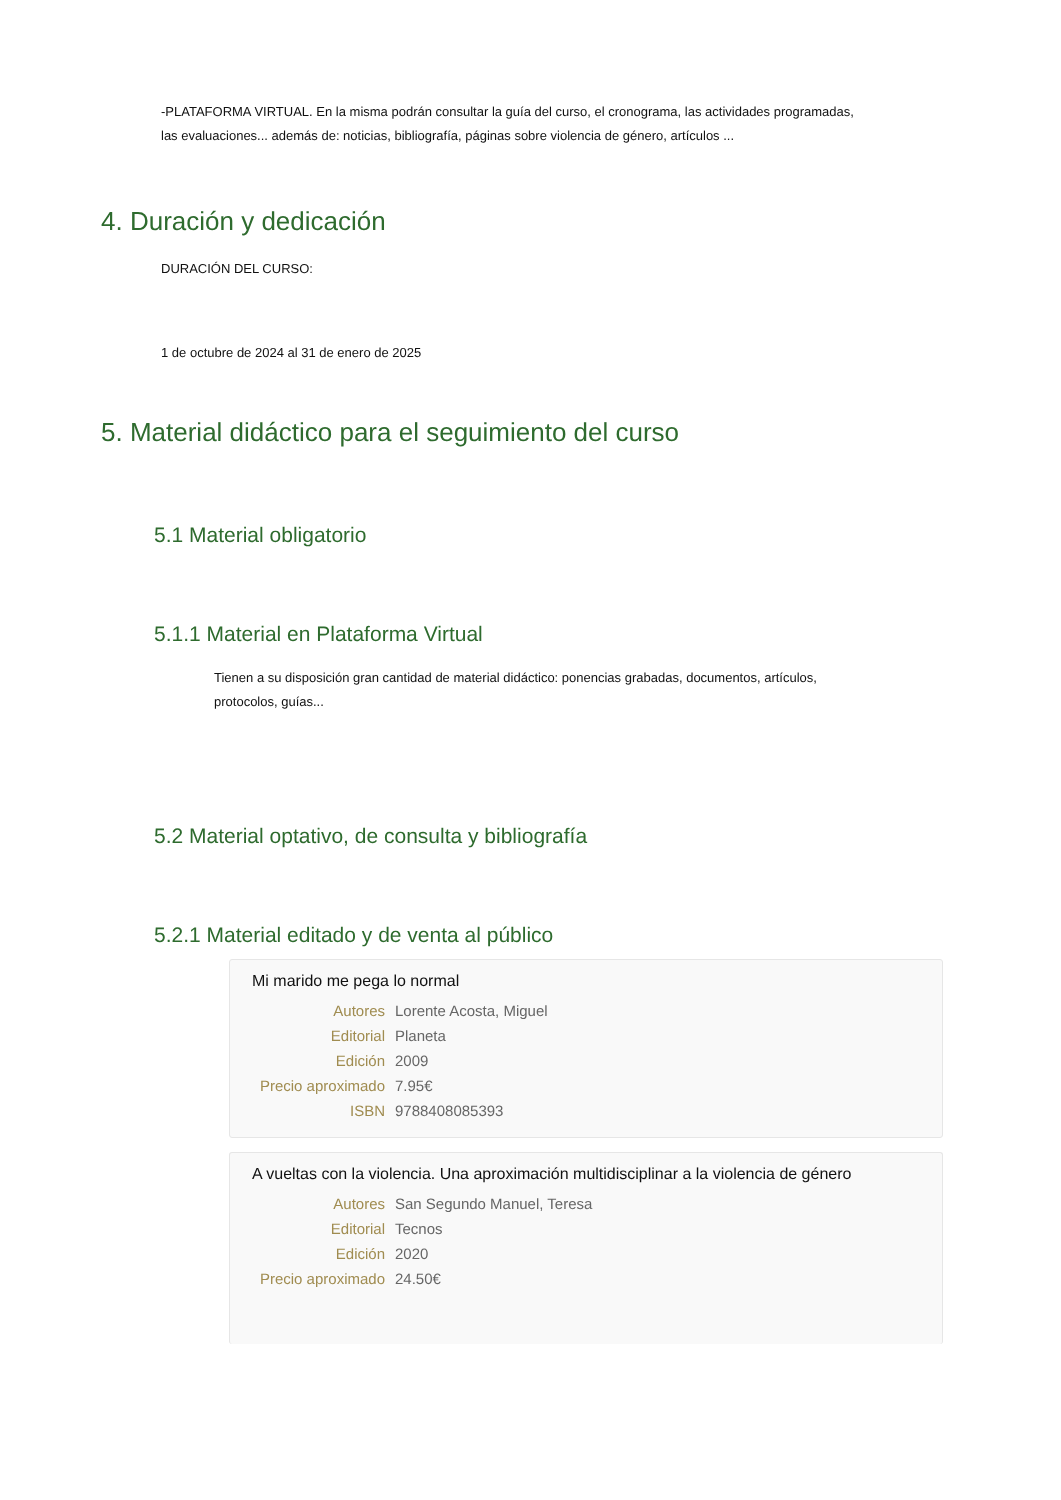-PLATAFORMA VIRTUAL. En la misma podrán consultar la guía del curso, el cronograma, las actividades programadas, las evaluaciones... además de: noticias, bibliografía, páginas sobre violencia de género, artículos ...
4. Duración y dedicación
DURACIÓN DEL CURSO:
1 de octubre de 2024 al 31 de enero de 2025
5. Material didáctico para el seguimiento del curso
5.1 Material obligatorio
5.1.1 Material en Plataforma Virtual
Tienen a su disposición gran cantidad de material didáctico: ponencias grabadas, documentos, artículos, protocolos, guías...
5.2 Material optativo, de consulta y bibliografía
5.2.1 Material editado y de venta al público
Mi marido me pega lo normal
| Autores | Lorente Acosta, Miguel |
| Editorial | Planeta |
| Edición | 2009 |
| Precio aproximado | 7.95€ |
| ISBN | 9788408085393 |
A vueltas con la violencia. Una aproximación multidisciplinar a la violencia de género
| Autores | San Segundo Manuel, Teresa |
| Editorial | Tecnos |
| Edición | 2020 |
| Precio aproximado | 24.50€ |